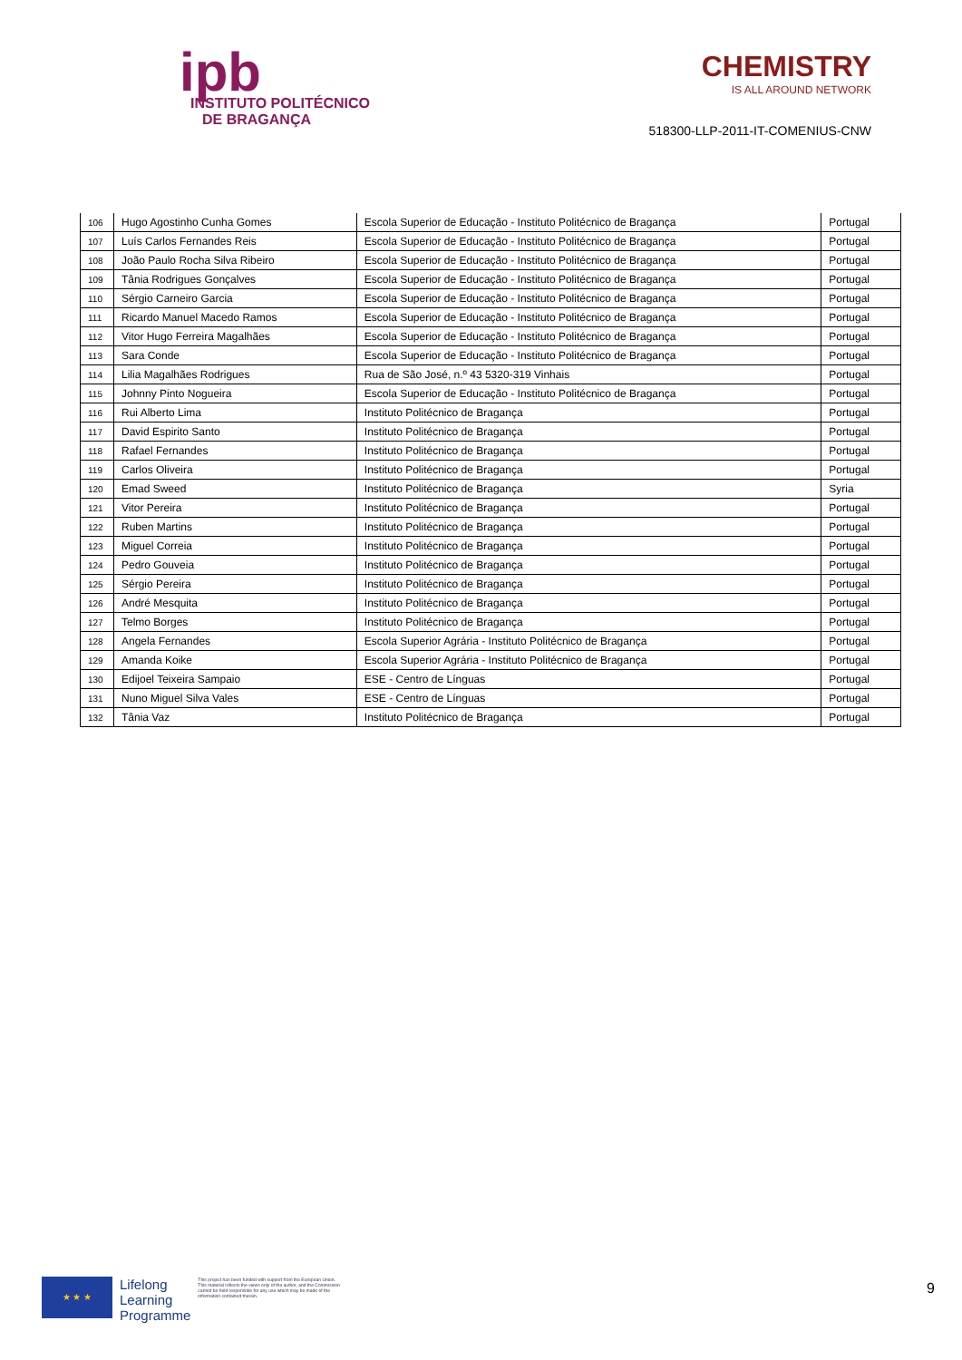ipb
INSTITUTO POLITÉCNICO
DE BRAGANÇA
CHEMISTRY
IS ALL AROUND NETWORK
518300-LLP-2011-IT-COMENIUS-CNW
| 106 | Hugo Agostinho Cunha Gomes | Escola Superior de Educação - Instituto Politécnico de Bragança | Portugal |
| 107 | Luís Carlos Fernandes Reis | Escola Superior de Educação - Instituto Politécnico de Bragança | Portugal |
| 108 | João Paulo Rocha Silva Ribeiro | Escola Superior de Educação - Instituto Politécnico de Bragança | Portugal |
| 109 | Tânia Rodrigues Gonçalves | Escola Superior de Educação - Instituto Politécnico de Bragança | Portugal |
| 110 | Sérgio Carneiro Garcia | Escola Superior de Educação - Instituto Politécnico de Bragança | Portugal |
| 111 | Ricardo Manuel Macedo Ramos | Escola Superior de Educação - Instituto Politécnico de Bragança | Portugal |
| 112 | Vitor Hugo Ferreira Magalhães | Escola Superior de Educação - Instituto Politécnico de Bragança | Portugal |
| 113 | Sara Conde | Escola Superior de Educação - Instituto Politécnico de Bragança | Portugal |
| 114 | Lilia Magalhães Rodrigues | Rua de São José, n.º 43 5320-319 Vinhais | Portugal |
| 115 | Johnny Pinto Nogueira | Escola Superior de Educação - Instituto Politécnico de Bragança | Portugal |
| 116 | Rui Alberto Lima | Instituto Politécnico de Bragança | Portugal |
| 117 | David Espirito Santo | Instituto Politécnico de Bragança | Portugal |
| 118 | Rafael Fernandes | Instituto Politécnico de Bragança | Portugal |
| 119 | Carlos Oliveira | Instituto Politécnico de Bragança | Portugal |
| 120 | Emad Sweed | Instituto Politécnico de Bragança | Syria |
| 121 | Vitor Pereira | Instituto Politécnico de Bragança | Portugal |
| 122 | Ruben Martins | Instituto Politécnico de Bragança | Portugal |
| 123 | Miguel Correia | Instituto Politécnico de Bragança | Portugal |
| 124 | Pedro Gouveia | Instituto Politécnico de Bragança | Portugal |
| 125 | Sérgio Pereira | Instituto Politécnico de Bragança | Portugal |
| 126 | André Mesquita | Instituto Politécnico de Bragança | Portugal |
| 127 | Telmo Borges | Instituto Politécnico de Bragança | Portugal |
| 128 | Angela Fernandes | Escola Superior Agrária - Instituto Politécnico de Bragança | Portugal |
| 129 | Amanda Koike | Escola Superior Agrária - Instituto Politécnico de Bragança | Portugal |
| 130 | Edijoel Teixeira Sampaio | ESE - Centro de Línguas | Portugal |
| 131 | Nuno Miguel Silva Vales | ESE - Centro de Línguas | Portugal |
| 132 | Tânia Vaz | Instituto Politécnico de Bragança | Portugal |
★ ★ ★
Lifelong
Learning
Programme
This project has been funded with support from the European Union. This material reflects the views only of the author, and the Commission cannot be held responsible for any use which may be made of the information contained therein.
9